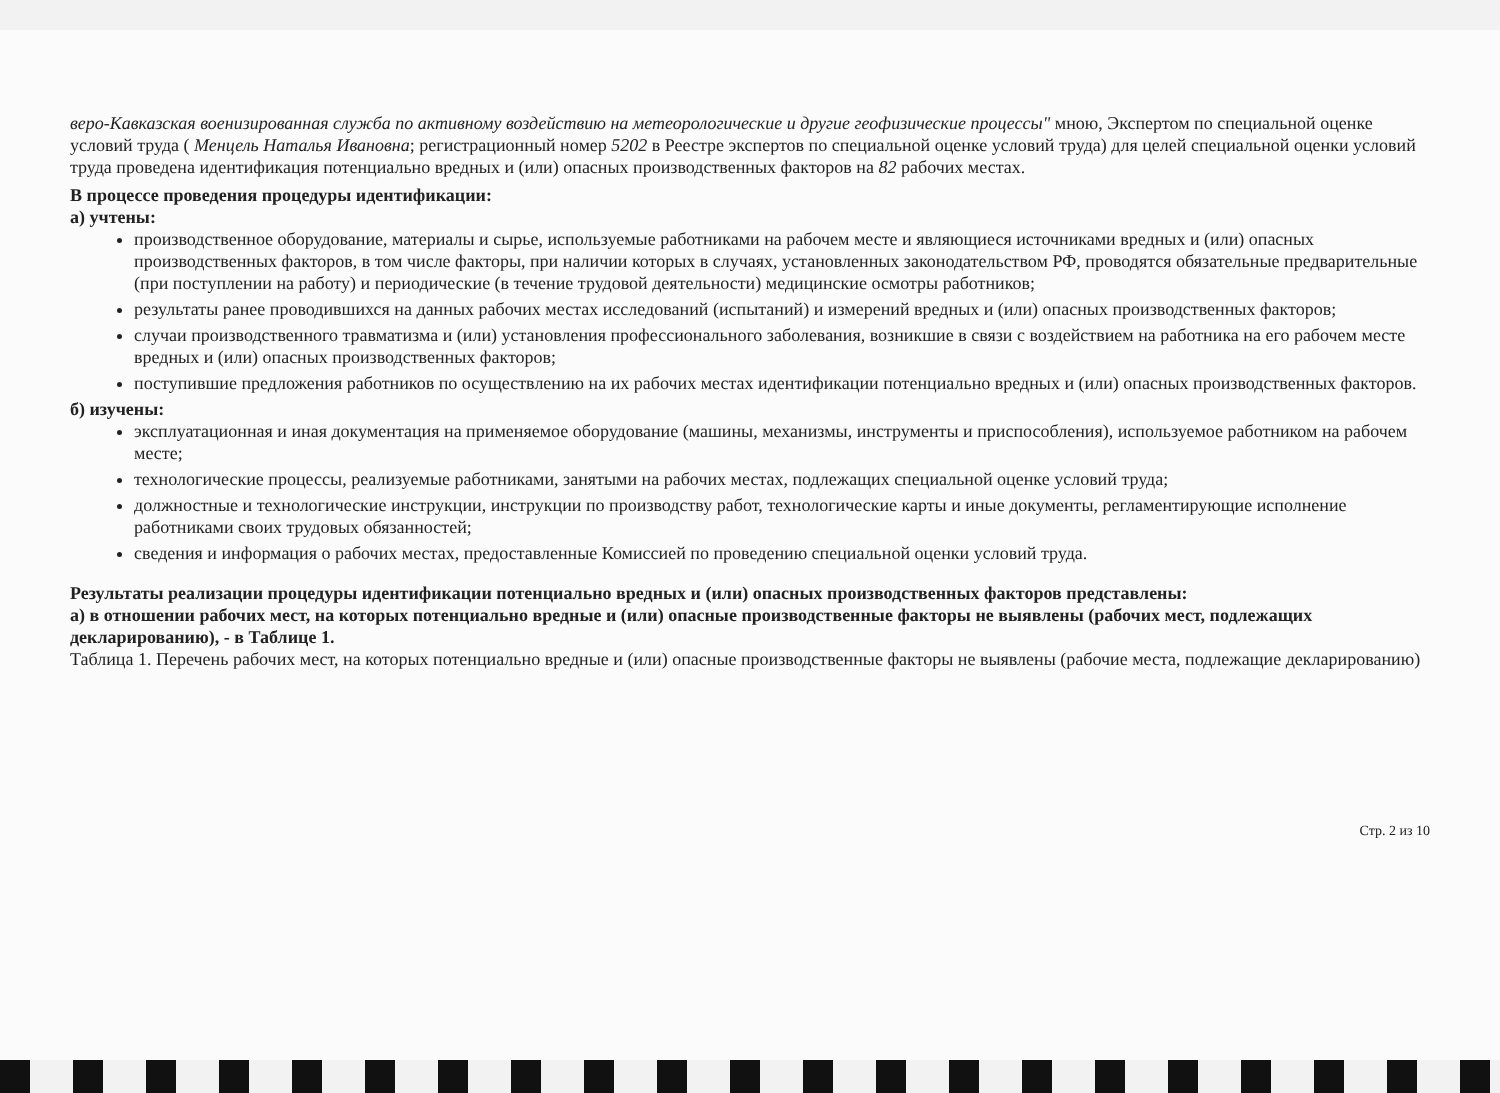веро-Кавказская военизированная служба по активному воздействию на метеорологические и другие геофизические процессы" мною, Экспертом по специальной оценке условий труда ( Менцель Наталья Ивановна; регистрационный номер 5202 в Реестре экспертов по специальной оценке условий труда) для целей специальной оценки условий труда проведена идентификация потенциально вредных и (или) опасных производственных факторов на 82 рабочих местах.
В процессе проведения процедуры идентификации:
а) учтены:
производственное оборудование, материалы и сырье, используемые работниками на рабочем месте и являющиеся источниками вредных и (или) опасных производственных факторов, в том числе факторы, при наличии которых в случаях, установленных законодательством РФ, проводятся обязательные предварительные (при поступлении на работу) и периодические (в течение трудовой деятельности) медицинские осмотры работников;
результаты ранее проводившихся на данных рабочих местах исследований (испытаний) и измерений вредных и (или) опасных производственных факторов;
случаи производственного травматизма и (или) установления профессионального заболевания, возникшие в связи с воздействием на работника на его рабочем месте вредных и (или) опасных производственных факторов;
поступившие предложения работников по осуществлению на их рабочих местах идентификации потенциально вредных и (или) опасных производственных факторов.
б) изучены:
эксплуатационная и иная документация на применяемое оборудование (машины, механизмы, инструменты и приспособления), используемое работником на рабочем месте;
технологические процессы, реализуемые работниками, занятыми на рабочих местах, подлежащих специальной оценке условий труда;
должностные и технологические инструкции, инструкции по производству работ, технологические карты и иные документы, регламентирующие исполнение работниками своих трудовых обязанностей;
сведения и информация о рабочих местах, предоставленные Комиссией по проведению специальной оценки условий труда.
Результаты реализации процедуры идентификации потенциально вредных и (или) опасных производственных факторов представлены:
а) в отношении рабочих мест, на которых потенциально вредные и (или) опасные производственные факторы не выявлены (рабочих мест, подлежащих декларированию), - в Таблице 1.
Таблица 1. Перечень рабочих мест, на которых потенциально вредные и (или) опасные производственные факторы не выявлены (рабочие места, подлежащие декларированию)
Стр. 2 из 10